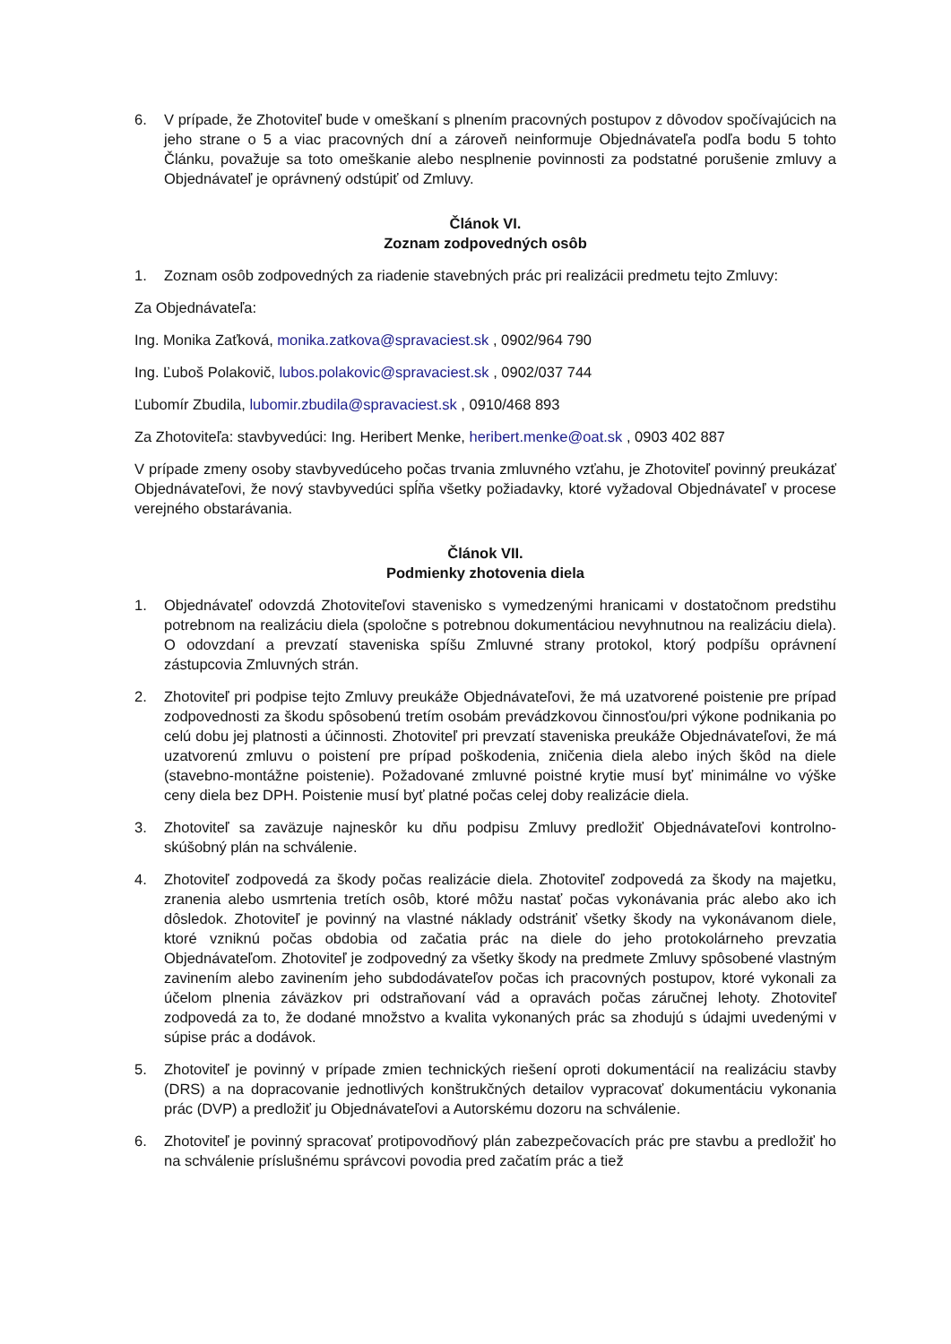6. V prípade, že Zhotoviteľ bude v omeškaní s plnením pracovných postupov z dôvodov spočívajúcich na jeho strane o 5 a viac pracovných dní a zároveň neinformuje Objednávateľa podľa bodu 5 tohto Článku, považuje sa toto omeškanie alebo nesplnenie povinnosti za podstatné porušenie zmluvy a Objednávateľ je oprávnený odstúpiť od Zmluvy.
Článok VI.
Zoznam zodpovedných osôb
1. Zoznam osôb zodpovedných za riadenie stavebných prác pri realizácii predmetu tejto Zmluvy:
Za Objednávateľa:
Ing. Monika Zaťková, monika.zatkova@spravaciest.sk , 0902/964 790
Ing. Ľuboš Polakovič, lubos.polakovic@spravaciest.sk , 0902/037 744
Ľubomír Zbudila, lubomir.zbudila@spravaciest.sk , 0910/468 893
Za Zhotoviteľa: stavbyvedúci: Ing. Heribert Menke, heribert.menke@oat.sk , 0903 402 887
V prípade zmeny osoby stavbyvedúceho počas trvania zmluvného vzťahu, je Zhotoviteľ povinný preukázať Objednávateľovi, že nový stavbyvedúci spĺňa všetky požiadavky, ktoré vyžadoval Objednávateľ v procese verejného obstarávania.
Článok VII.
Podmienky zhotovenia diela
1. Objednávateľ odovzdá Zhotoviteľovi stavenisko s vymedzenými hranicami v dostatočnom predstihu potrebnom na realizáciu diela (spoločne s potrebnou dokumentáciou nevyhnutnou na realizáciu diela). O odovzdaní a prevzatí staveniska spíšu Zmluvné strany protokol, ktorý podpíšu oprávnení zástupcovia Zmluvných strán.
2. Zhotoviteľ pri podpise tejto Zmluvy preukáže Objednávateľovi, že má uzatvorené poistenie pre prípad zodpovednosti za škodu spôsobenú tretím osobám prevádzkovou činnosťou/pri výkone podnikania po celú dobu jej platnosti a účinnosti. Zhotoviteľ pri prevzatí staveniska preukáže Objednávateľovi, že má uzatvorenú zmluvu o poistení pre prípad poškodenia, zničenia diela alebo iných škôd na diele (stavebno-montážne poistenie). Požadované zmluvné poistné krytie musí byť minimálne vo výške ceny diela bez DPH. Poistenie musí byť platné počas celej doby realizácie diela.
3. Zhotoviteľ sa zaväzuje najneskôr ku dňu podpisu Zmluvy predložiť Objednávateľovi kontrolno-skúšobný plán na schválenie.
4. Zhotoviteľ zodpovedá za škody počas realizácie diela. Zhotoviteľ zodpovedá za škody na majetku, zranenia alebo usmrtenia tretích osôb, ktoré môžu nastať počas vykonávania prác alebo ako ich dôsledok. Zhotoviteľ je povinný na vlastné náklady odstrániť všetky škody na vykonávanom diele, ktoré vzniknú počas obdobia od začatia prác na diele do jeho protokolárneho prevzatia Objednávateľom. Zhotoviteľ je zodpovedný za všetky škody na predmete Zmluvy spôsobené vlastným zavinením alebo zavinením jeho subdodávateľov počas ich pracovných postupov, ktoré vykonali za účelom plnenia záväzkov pri odstraňovaní vád a opravách počas záručnej lehoty. Zhotoviteľ zodpovedá za to, že dodané množstvo a kvalita vykonaných prác sa zhodujú s údajmi uvedenými v súpise prác a dodávok.
5. Zhotoviteľ je povinný v prípade zmien technických riešení oproti dokumentácií na realizáciu stavby (DRS) a na dopracovanie jednotlivých konštrukčných detailov vypracovať dokumentáciu vykonania prác (DVP) a predložiť ju Objednávateľovi a Autorskému dozoru na schválenie.
6. Zhotoviteľ je povinný spracovať protipovodňový plán zabezpečovacích prác pre stavbu a predložiť ho na schválenie príslušnému správcovi povodia pred začatím prác a tiež